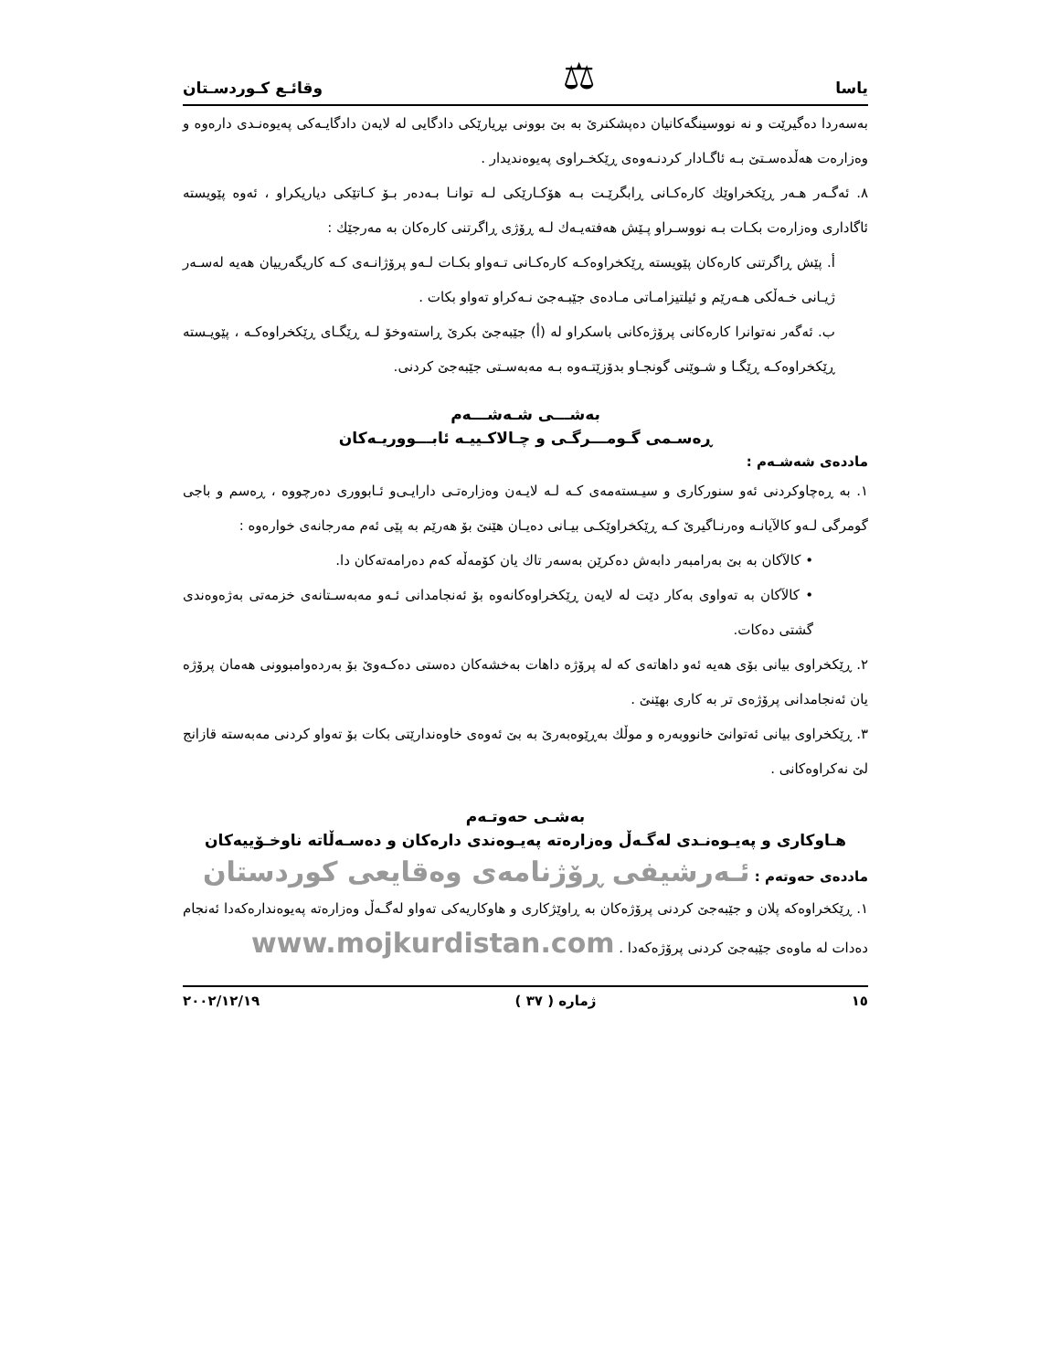یاسا ⚖ وقائـع كـوردسـتان
بەسەردا دەگیرێت و نە نووسینگەكانیان دەپشكنرێ بە بێ بوونی بڕیارێكی دادگایی لە لایەن دادگایـەكی پەیوەنـدی دارەوە و وەزارەت هەڵدەسـتێ بـە ئاگـادار كردنـەوەی ڕێكخـراوی پەیوەندیدار .
٨. ئەگـەر هـەر ڕێكخراوێك كارەكـانی ڕابگرێـت بـە هۆكـارێكی لـە توانـا بـەدەر بـۆ كـاتێكی دیاریكراو ، ئەوە پێویستە ئاگاداری وەزارەت بكـات بـە نووسـراو پـێش هەفتەیـەك لـە ڕۆژی ڕاگرتنی كارەكان بە مەرجێك :
أ. پێش ڕاگرتنی كارەكان پێویستە ڕێكخراوەكـە كارەكـانی تـەواو بكـات لـەو پرۆژانـەی كـە كاریگەرییان هەیە لەسـەر ژیـانی خـەڵكی هـەرێم و ئیلتیزامـاتی مـادەی جێبـەجێ نـەكراو تەواو بكات .
ب. ئەگەر نەتوانرا كارەكانی پرۆژەكانی باسكراو لە (أ) جێبەجێ بكرێ ڕاستەوخۆ لـە ڕێگـای ڕێكخراوەكـە ، پێویـستە ڕێكخراوەكـە ڕێگـا و شـوێنی گونجـاو بدۆزێتـەوە بـە مەبەسـتی جێبەجێ كردنی.
بەشـــی شـەشـــەم
ڕەسـمی گـومـــرگـی و چـالاكـییـە ئابـــووریـەكان
ماددەی شەشـەم :
١. بە ڕەچاوكردنی ئەو سنوركاری و سیـستەمەی كـە لـە لایـەن وەزارەتـی دارایـی‌و ئـابووری دەرچووە ، ڕەسم و باجی گومرگی لـەو كالآیانـە وەرنـاگیرێ كـە ڕێكخراوێكـی بیـانی دەیـان هێنێ بۆ هەرێم بە پێی ئەم مەرجانەی خوارەوە :
• كالآكان بە بێ بەرامبەر دابەش دەكرێن بەسەر تاك یان كۆمەڵە كەم دەرامەتەكان دا.
• كالآكان بە تەواوی بەكار دێت لە لایەن ڕێكخراوەكانەوە بۆ ئەنجامدانی ئـەو مەبەسـتانەی خزمەتی بەژەوەندی گشتی دەكات.
٢. ڕێكخراوی بیانی بۆی هەیە ئەو داهاتەی كە لە پرۆژە داهات بەخشەكان دەستی دەكـەوێ بۆ بەردەوامبوونی هەمان پرۆژە یان ئەنجامدانی پرۆژەی تر بە كاری بهێنێ .
٣. ڕێكخراوی بیانی ئەتوانێ خانووبەرە و موڵك بەڕێوەبەرێ بە بێ ئەوەی خاوەندارێتی بكات بۆ تەواو كردنی مەبەستە قازانج لێ نەكراوەكانی .
بەشـی حەوتـەم
هـاوكاری و پەیـوەنـدی لەگـەڵ وەزارەتە پەیـوەندی دارەكان و دەسـەڵاتە ناوخـۆییەكان
ماددەی حەوتەم : ئـەرشیفی ڕۆژنامەی وەقایعی كوردستان
١. ڕێكخراوەكە پلان و جێبەجێ كردنی پرۆژەكان بە ڕاوێژكاری و هاوكاریەكی تەواو لەگـەڵ وەزارەتە پەیوەندارەكەدا ئەنجام دەدات لە ماوەی جێبەجێ كردنی پرۆژەكەدا . www.mojkurdistan.com
١٥ ژمارە ( ٣٧ ) ٢٠٠٢/١٢/١٩